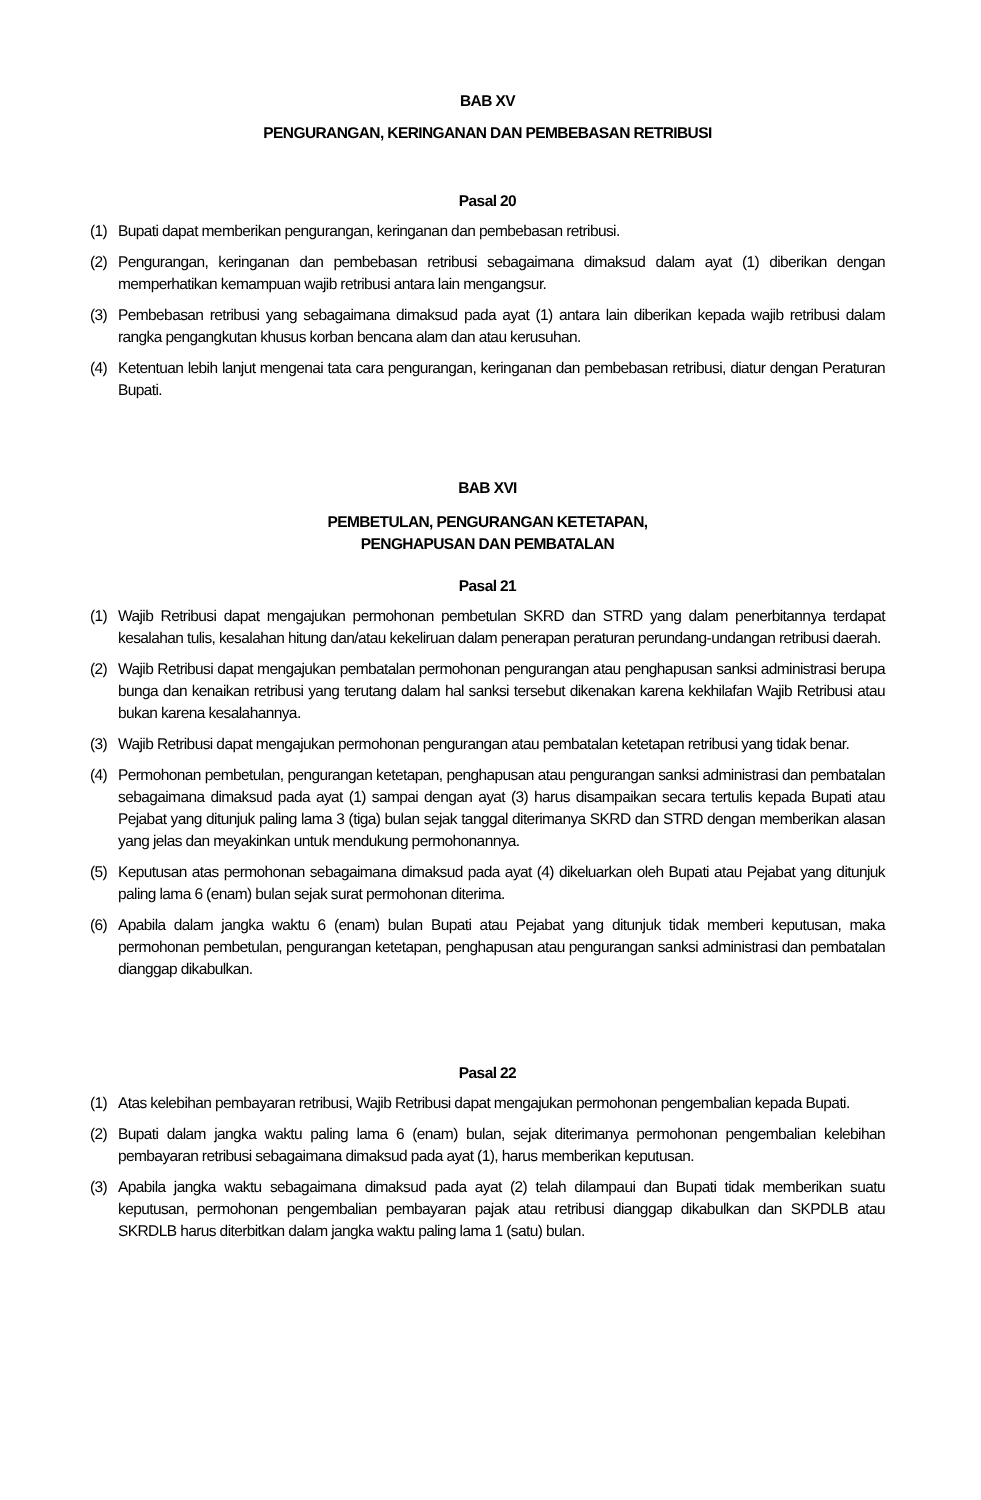BAB XV
PENGURANGAN, KERINGANAN DAN PEMBEBASAN RETRIBUSI
Pasal 20
(1) Bupati dapat memberikan pengurangan, keringanan dan pembebasan retribusi.
(2) Pengurangan, keringanan dan pembebasan retribusi sebagaimana dimaksud dalam ayat (1) diberikan dengan memperhatikan kemampuan wajib retribusi antara lain mengangsur.
(3) Pembebasan retribusi yang sebagaimana dimaksud pada ayat (1) antara lain diberikan kepada wajib retribusi dalam rangka pengangkutan khusus korban bencana alam dan atau kerusuhan.
(4) Ketentuan lebih lanjut mengenai tata cara pengurangan, keringanan dan pembebasan retribusi, diatur dengan Peraturan Bupati.
BAB XVI
PEMBETULAN, PENGURANGAN KETETAPAN,
PENGHAPUSAN DAN PEMBATALAN
Pasal 21
(1) Wajib Retribusi dapat mengajukan permohonan pembetulan SKRD dan STRD yang dalam penerbitannya terdapat kesalahan tulis, kesalahan hitung dan/atau kekeliruan dalam penerapan peraturan perundang-undangan retribusi daerah.
(2) Wajib Retribusi dapat mengajukan pembatalan permohonan pengurangan atau penghapusan sanksi administrasi berupa bunga dan kenaikan retribusi yang terutang dalam hal sanksi tersebut dikenakan karena kekhilafan Wajib Retribusi atau bukan karena kesalahannya.
(3) Wajib Retribusi dapat mengajukan permohonan pengurangan atau pembatalan ketetapan retribusi yang tidak benar.
(4) Permohonan pembetulan, pengurangan ketetapan, penghapusan atau pengurangan sanksi administrasi dan pembatalan sebagaimana dimaksud pada ayat (1) sampai dengan ayat (3) harus disampaikan secara tertulis kepada Bupati atau Pejabat yang ditunjuk paling lama 3 (tiga) bulan sejak tanggal diterimanya SKRD dan STRD dengan memberikan alasan yang jelas dan meyakinkan untuk mendukung permohonannya.
(5) Keputusan atas permohonan sebagaimana dimaksud pada ayat (4) dikeluarkan oleh Bupati atau Pejabat yang ditunjuk paling lama 6 (enam) bulan sejak surat permohonan diterima.
(6) Apabila dalam jangka waktu 6 (enam) bulan Bupati atau Pejabat yang ditunjuk tidak memberi keputusan, maka permohonan pembetulan, pengurangan ketetapan, penghapusan atau pengurangan sanksi administrasi dan pembatalan dianggap dikabulkan.
Pasal 22
(1) Atas kelebihan pembayaran retribusi, Wajib Retribusi dapat mengajukan permohonan pengembalian kepada Bupati.
(2) Bupati dalam jangka waktu paling lama 6 (enam) bulan, sejak diterimanya permohonan pengembalian kelebihan pembayaran retribusi sebagaimana dimaksud pada ayat (1), harus memberikan keputusan.
(3) Apabila jangka waktu sebagaimana dimaksud pada ayat (2) telah dilampaui dan Bupati tidak memberikan suatu keputusan, permohonan pengembalian pembayaran pajak atau retribusi dianggap dikabulkan dan SKPDLB atau SKRDLB harus diterbitkan dalam jangka waktu paling lama 1 (satu) bulan.